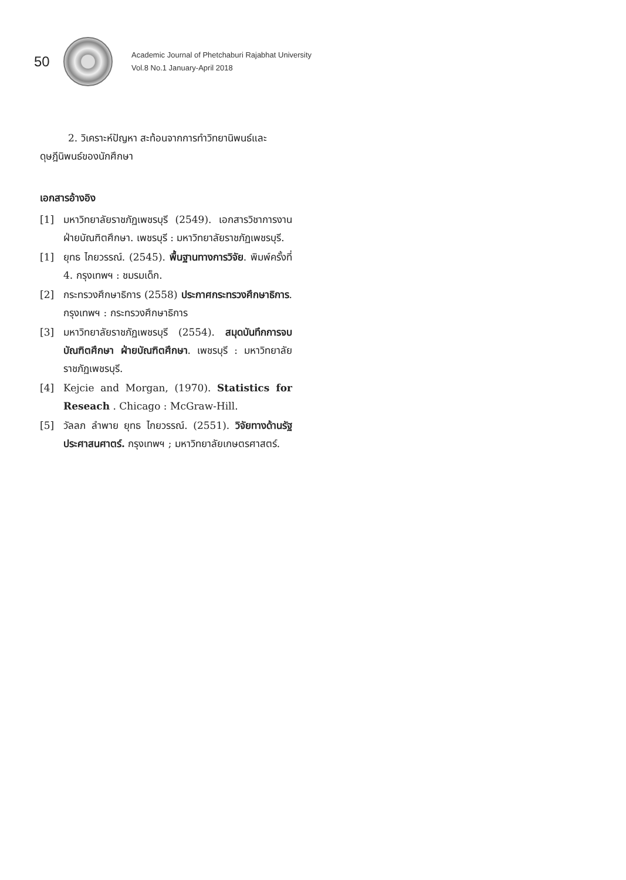50
Academic Journal of Phetchaburi Rajabhat University
Vol.8 No.1 January-April 2018
2. วิเคราะห์ปัญหา สะท้อนจากการทำวิทยานิพนธ์และดุษฎีนิพนธ์ของนักศึกษา
เอกสารอ้างอิง
[1] มหาวิทยาลัยราชภัฏเพชรบุรี (2549). เอกสารวิชาการงาน ฝ่ายบัณฑิตศึกษา. เพชรบุรี : มหาวิทยาลัยราชภัฏเพชรบุรี.
[1] ยุทธ ไกยวรรณ์. (2545). พื้นฐานทางการวิจัย. พิมพ์ครั้งที่ 4. กรุงเทพฯ : ชมรมเด็ก.
[2] กระทรวงศึกษาธิการ (2558) ประกาศกระทรวงศึกษาธิการ. กรุงเทพฯ : กระทรวงศึกษาธิการ
[3] มหาวิทยาลัยราชภัฏเพชรบุรี (2554). สมุดบันทึกการจบบัณฑิตศึกษา ฝ่ายบัณฑิตศึกษา. เพชรบุรี : มหาวิทยาลัยราชภัฏเพชรบุรี.
[4] Kejcie and Morgan, (1970). Statistics for Reseach . Chicago : McGraw-Hill.
[5] วัลลภ ลำพาย ยุทธ ไกยวรรณ์. (2551). วิจัยทางด้านรัฐประศาสนศาตร์. กรุงเทพฯ ; มหาวิทยาลัยเกษตรศาสตร์.